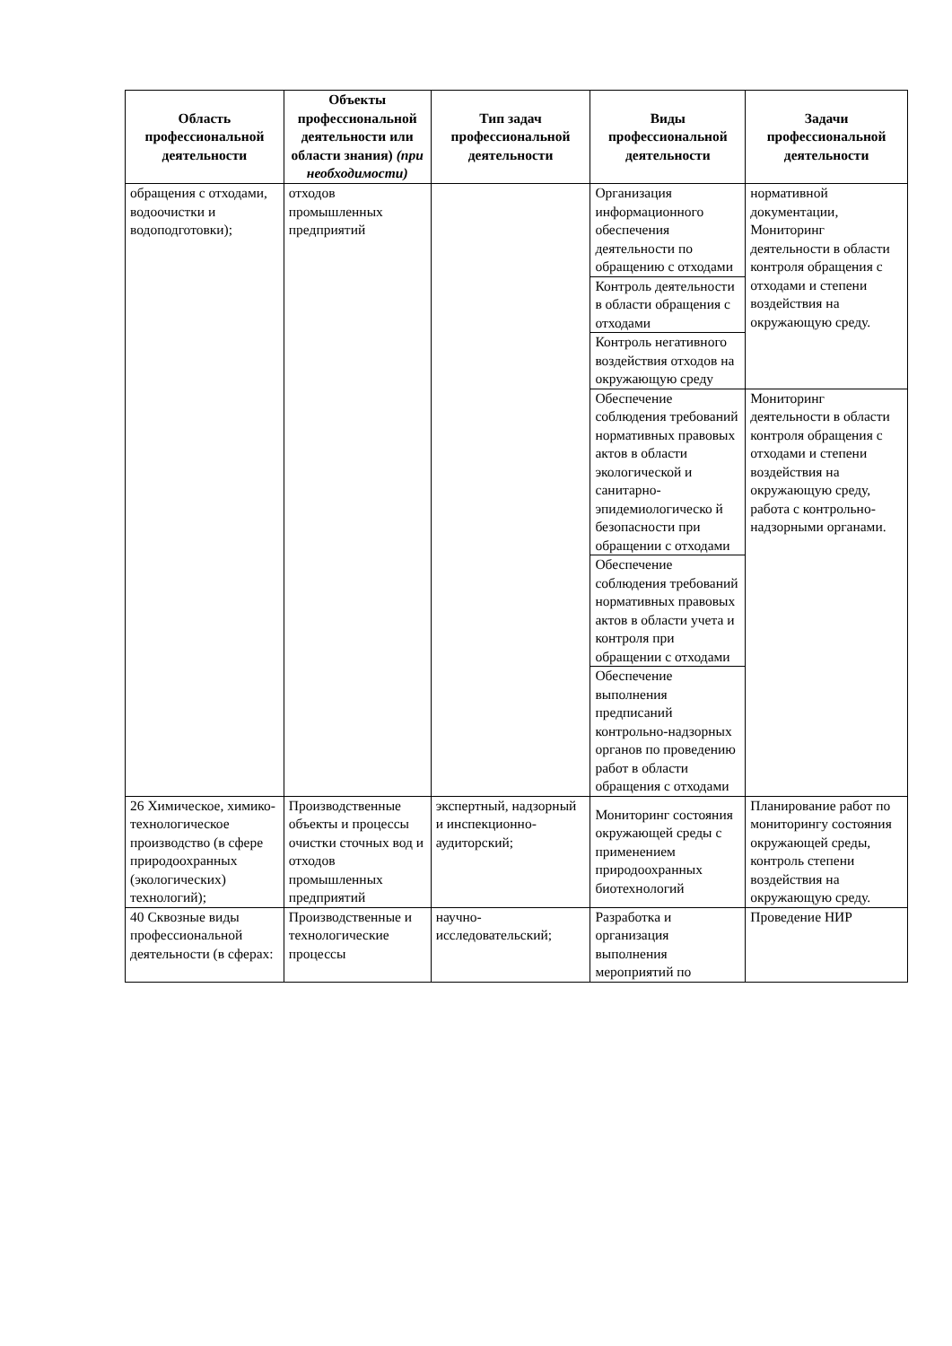| Область профессиональной деятельности | Объекты профессиональной деятельности или области знания) (при необходимости) | Тип задач профессиональной деятельности | Виды профессиональной деятельности | Задачи профессиональной деятельности |
| --- | --- | --- | --- | --- |
| обращения с отходами, водоочистки и водоподготовки); | отходов промышленных предприятий | | Организация информационного обеспечения деятельности по обращению с отходами | нормативной документации, Мониторинг деятельности в области контроля обращения с отходами и степени воздействия на окружающую среду. |
| | | | Контроль деятельности в области обращения с отходами | |
| | | | Контроль негативного воздействия отходов на окружающую среду | |
| | | | Обеспечение соблюдения требований нормативных правовых актов в области экологической и санитарно-эпидемиологическо й безопасности при обращении с отходами | Мониторинг деятельности в области контроля обращения с отходами и степени воздействия на окружающую среду, работа с контрольно-надзорными органами. |
| | | | Обеспечение соблюдения требований нормативных правовых актов в области учета и контроля при обращении с отходами | |
| | | | Обеспечение выполнения предписаний контрольно-надзорных органов по проведению работ в области обращения с отходами | |
| 26 Химическое, химико-технологическое производство (в сфере природоохранных (экологических) технологий); | Производственные объекты и процессы очистки сточных вод и отходов промышленных предприятий | экспертный, надзорный и инспекционно-аудиторский; | Мониторинг состояния окружающей среды с применением природоохранных биотехнологий | Планирование работ по мониторингу состояния окружающей среды, контроль степени воздействия на окружающую среду. |
| 40 Сквозные виды профессиональной деятельности (в сферах: | Производственные и технологические процессы | научно-исследовательский; | Разработка и организация выполнения мероприятий по | Проведение НИР |